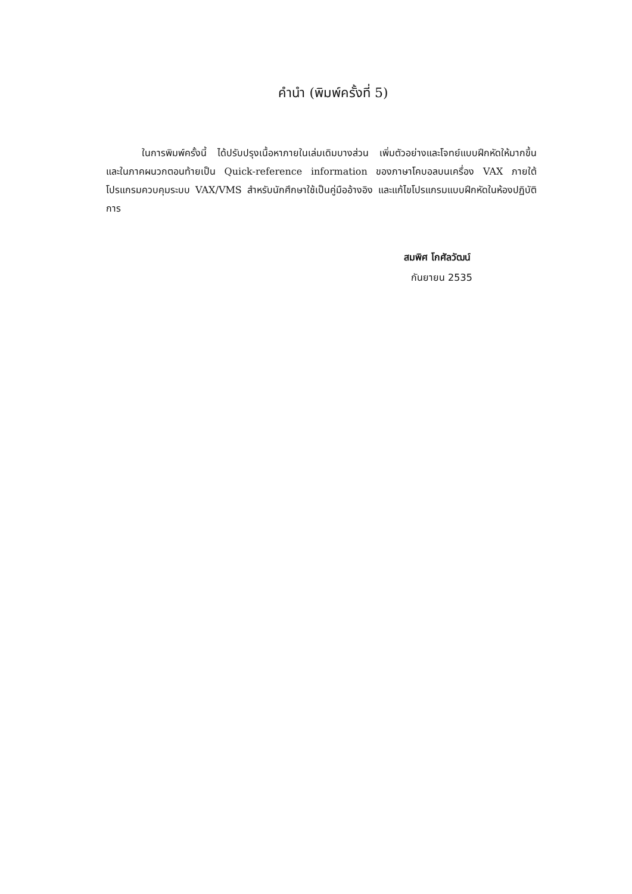คำนำ (พิมพ์ครั้งที่ 5)
ในการพิมพ์ครั้งนี้ ได้ปรับปรุงเนื้อหาภายในเล่มเดิมบางส่วน เพิ่มตัวอย่างและโจทย์แบบฝึกหัดให้มากขึ้น และในภาคผนวกตอนท้ายเป็น Quick-reference information ของภาษาโคบอลบนเครื่อง VAX ภายใต้โปรแกรมควบคุมระบบ VAX/VMS สำหรับนักศึกษาใช้เป็นคู่มืออ้างอิง และแก้ไขโปรแกรมแบบฝึกหัดในห้องปฏิบัติการ
สมพิศ โกศัลวัฒน์
กันยายน 2535